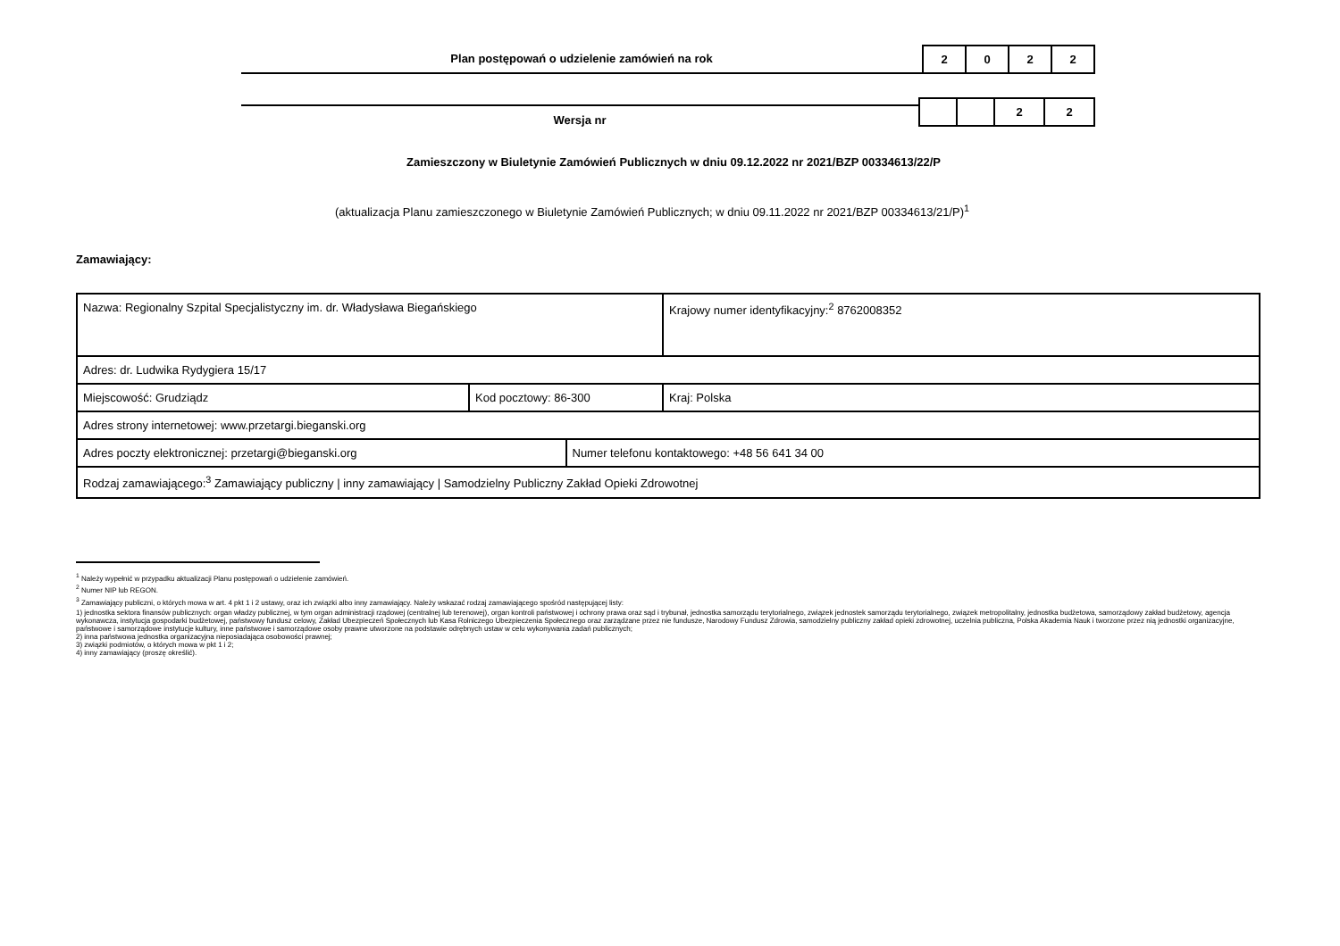Plan postępowań o udzielenie zamówień na rok
| 2 | 0 | 2 | 2 |
Wersja nr
| | | 2 | 2 |
Zamieszczony w Biuletynie Zamówień Publicznych w dniu 09.12.2022 nr 2021/BZP 00334613/22/P
(aktualizacja Planu zamieszczonego w Biuletynie Zamówień Publicznych; w dniu 09.11.2022 nr 2021/BZP 00334613/21/P)<sup>1</sup>
Zamawiający:
| Nazwa: Regionalny Szpital Specjalistyczny im. dr. Władysława Biegańskiego | | | Krajowy numer identyfikacyjny:<sup>2</sup> 8762008352 |
| Adres: dr. Ludwika Rydygiera 15/17 | | | |
| Miejscowość: Grudziądz | Kod pocztowy: 86-300 | | Kraj: Polska |
| Adres strony internetowej: www.przetargi.bieganski.org | | | |
| Adres poczty elektronicznej: przetargi@bieganski.org | | Numer telefonu kontaktowego: +48 56 641 34 00 | |
| Rodzaj zamawiającego:<sup>3</sup> Zamawiający publiczny / inny zamawiający / Samodzielny Publiczny Zakład Opieki Zdrowotnej | | | |
<sup>1</sup> Należy wypełnić w przypadku aktualizacji Planu postępowań o udzielenie zamówień.
<sup>2</sup> Numer NIP lub REGON.
<sup>3</sup> Zamawiający publiczni, o których mowa w art. 4 pkt 1 i 2 ustawy, oraz ich związki albo inny zamawiający. Należy wskazać rodzaj zamawiającego spośród następującej listy:
1) jednostka sektora finansów publicznych: organ władzy publicznej, w tym organ administracji rządowej (centralnej lub terenowej), organ kontroli państwowej i ochrony prawa oraz sąd i trybunał, jednostka samorządu terytorialnego, związek jednostek samorządu terytorialnego, związek metropolitalny, jednostka budżetowa, samorządowy zakład budżetowy, agencja wykonawcza, instytucja gospodarki budżetowej, państwowy fundusz celowy, Zakład Ubezpieczeń Społecznych lub Kasa Rolniczego Ubezpieczenia Społecznego oraz zarządzane przez nie fundusze, Narodowy Fundusz Zdrowia, samodzielny publiczny zakład opieki zdrowotnej, uczelnia publiczna, Polska Akademia Nauk i tworzone przez nią jednostki organizacyjne, państwowe i samorządowe instytucje kultury, inne państwowe i samorządowe osoby prawne utworzone na podstawie odrębnych ustaw w celu wykonywania zadań publicznych;
2) inna państwowa jednostka organizacyjna nieposiadająca osobowości prawnej;
3) związki podmiotów, o których mowa w pkt 1 i 2;
4) inny zamawiający (proszę określić).